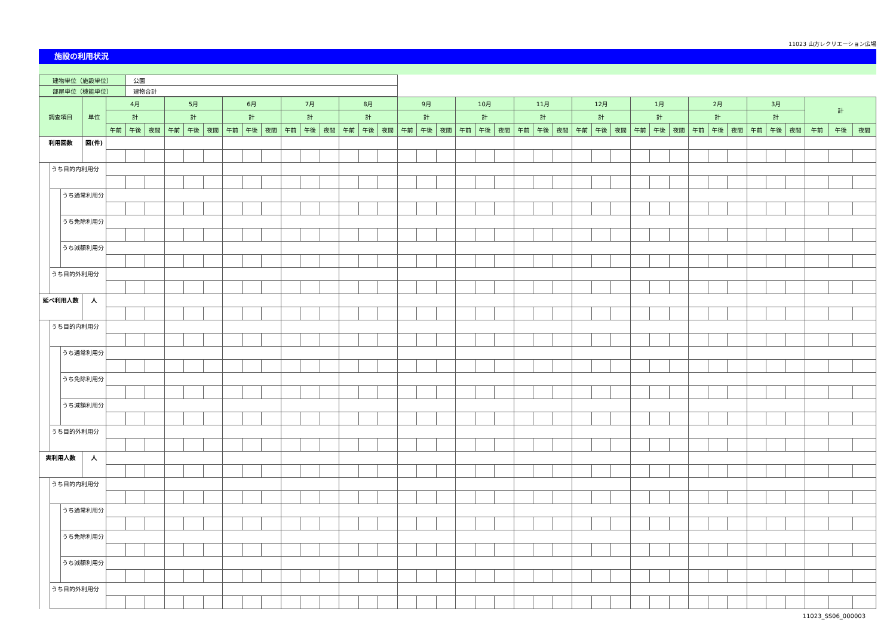11023 山方レクリエーション広場
施設の利用状況
| 建物単位（施設単位） | 公園 |
| 部屋単位（機能単位） | 建物合計 |
| 調査項目 | | | 単位 | 4月 | | | 5月 | | | 6月 | | | 7月 | | | 8月 | | | 9月 | | | 10月 | | | 11月 | | | 12月 | | | 1月 | | | 2月 | | | 3月 | | | 計 | | |
| --- | --- | --- | --- | --- | --- | --- | --- | --- | --- | --- | --- | --- | --- | --- | --- | --- | --- | --- | --- | --- | --- | --- | --- | --- | --- | --- | --- | --- | --- | --- | --- | --- | --- | --- | --- | --- | --- | --- | --- | --- | --- | --- |
| | | | | 計 | | | 計 | | | 計 | | | 計 | | | 計 | | | 計 | | | 計 | | | 計 | | | 計 | | | 計 | | | 計 | | | 計 | | | | | |
| | | | | 午前 | 午後 | 夜間 | 午前 | 午後 | 夜間 | 午前 | 午後 | 夜間 | 午前 | 午後 | 夜間 | 午前 | 午後 | 夜間 | 午前 | 午後 | 夜間 | 午前 | 午後 | 夜間 | 午前 | 午後 | 夜間 | 午前 | 午後 | 夜間 | 午前 | 午後 | 夜間 | 午前 | 午後 | 夜間 | 午前 | 午後 | 夜間 | 午前 | 午後 | 夜間 |
| 利用回数 | | | 回(件) | | | | | | | | | | | | | | | | | | | | | | | | | | | | | | | | | | | | | | | |
| | うち目的内利用分 | | | | | | | | | | | | | | | | | | | | | | | | | | | | | | | | | | | | | | | | | |
| | | うち通常利用分 | | | | | | | | | | | | | | | | | | | | | | | | | | | | | | | | | | | | | | | | |
| | | うち免除利用分 | | | | | | | | | | | | | | | | | | | | | | | | | | | | | | | | | | | | | | | | |
| | | うち減額利用分 | | | | | | | | | | | | | | | | | | | | | | | | | | | | | | | | | | | | | | | | |
| | うち目的外利用分 | | | | | | | | | | | | | | | | | | | | | | | | | | | | | | | | | | | | | | | | | |
| 延べ利用人数 | | | 人 | | | | | | | | | | | | | | | | | | | | | | | | | | | | | | | | | | | | | | | |
| | うち目的内利用分 | | | | | | | | | | | | | | | | | | | | | | | | | | | | | | | | | | | | | | | | | |
| | | うち通常利用分 | | | | | | | | | | | | | | | | | | | | | | | | | | | | | | | | | | | | | | | | |
| | | うち免除利用分 | | | | | | | | | | | | | | | | | | | | | | | | | | | | | | | | | | | | | | | | |
| | | うち減額利用分 | | | | | | | | | | | | | | | | | | | | | | | | | | | | | | | | | | | | | | | | |
| | うち目的外利用分 | | | | | | | | | | | | | | | | | | | | | | | | | | | | | | | | | | | | | | | | | |
| 実利用人数 | | | 人 | | | | | | | | | | | | | | | | | | | | | | | | | | | | | | | | | | | | | | | |
| | うち目的内利用分 | | | | | | | | | | | | | | | | | | | | | | | | | | | | | | | | | | | | | | | | | |
| | | うち通常利用分 | | | | | | | | | | | | | | | | | | | | | | | | | | | | | | | | | | | | | | | | |
| | | うち免除利用分 | | | | | | | | | | | | | | | | | | | | | | | | | | | | | | | | | | | | | | | | |
| | | うち減額利用分 | | | | | | | | | | | | | | | | | | | | | | | | | | | | | | | | | | | | | | | | |
| | うち目的外利用分 | | | | | | | | | | | | | | | | | | | | | | | | | | | | | | | | | | | | | | | | | |
11023_SS06_000003